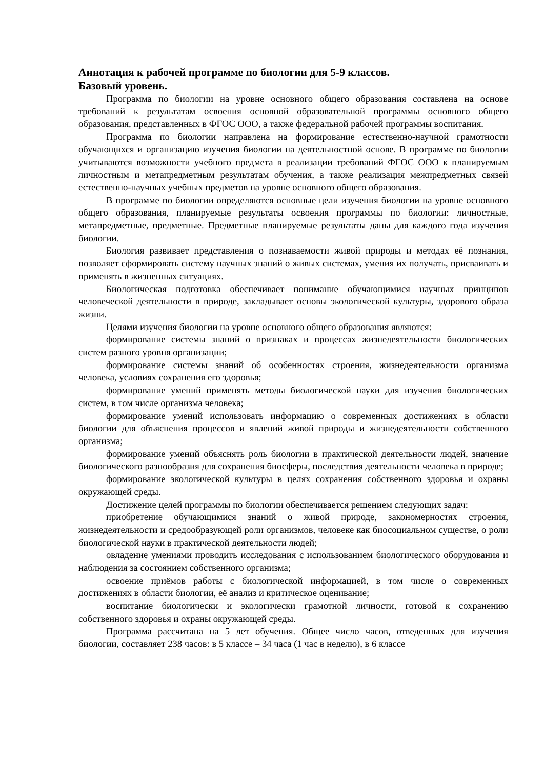Аннотация к рабочей программе по биологии для 5-9 классов.
Базовый уровень.
Программа по биологии на уровне основного общего образования составлена на основе требований к результатам освоения основной образовательной программы основного общего образования, представленных в ФГОС ООО, а также федеральной рабочей программы воспитания.
Программа по биологии направлена на формирование естественно-научной грамотности обучающихся и организацию изучения биологии на деятельностной основе. В программе по биологии учитываются возможности учебного предмета в реализации требований ФГОС ООО к планируемым личностным и метапредметным результатам обучения, а также реализация межпредметных связей естественно-научных учебных предметов на уровне основного общего образования.
В программе по биологии определяются основные цели изучения биологии на уровне основного общего образования, планируемые результаты освоения программы по биологии: личностные, метапредметные, предметные. Предметные планируемые результаты даны для каждого года изучения биологии.
Биология развивает представления о познаваемости живой природы и методах её познания, позволяет сформировать систему научных знаний о живых системах, умения их получать, присваивать и применять в жизненных ситуациях.
Биологическая подготовка обеспечивает понимание обучающимися научных принципов человеческой деятельности в природе, закладывает основы экологической культуры, здорового образа жизни.
Целями изучения биологии на уровне основного общего образования являются:
формирование системы знаний о признаках и процессах жизнедеятельности биологических систем разного уровня организации;
формирование системы знаний об особенностях строения, жизнедеятельности организма человека, условиях сохранения его здоровья;
формирование умений применять методы биологической науки для изучения биологических систем, в том числе организма человека;
формирование умений использовать информацию о современных достижениях в области биологии для объяснения процессов и явлений живой природы и жизнедеятельности собственного организма;
формирование умений объяснять роль биологии в практической деятельности людей, значение биологического разнообразия для сохранения биосферы, последствия деятельности человека в природе;
формирование экологической культуры в целях сохранения собственного здоровья и охраны окружающей среды.
Достижение целей программы по биологии обеспечивается решением следующих задач:
приобретение обучающимися знаний о живой природе, закономерностях строения, жизнедеятельности и средообразующей роли организмов, человеке как биосоциальном существе, о роли биологической науки в практической деятельности людей;
овладение умениями проводить исследования с использованием биологического оборудования и наблюдения за состоянием собственного организма;
освоение приёмов работы с биологической информацией, в том числе о современных достижениях в области биологии, её анализ и критическое оценивание;
воспитание биологически и экологически грамотной личности, готовой к сохранению собственного здоровья и охраны окружающей среды.
Программа рассчитана на 5 лет обучения. Общее число часов, отведенных для изучения биологии, составляет 238 часов: в 5 классе – 34 часа (1 час в неделю), в 6 классе